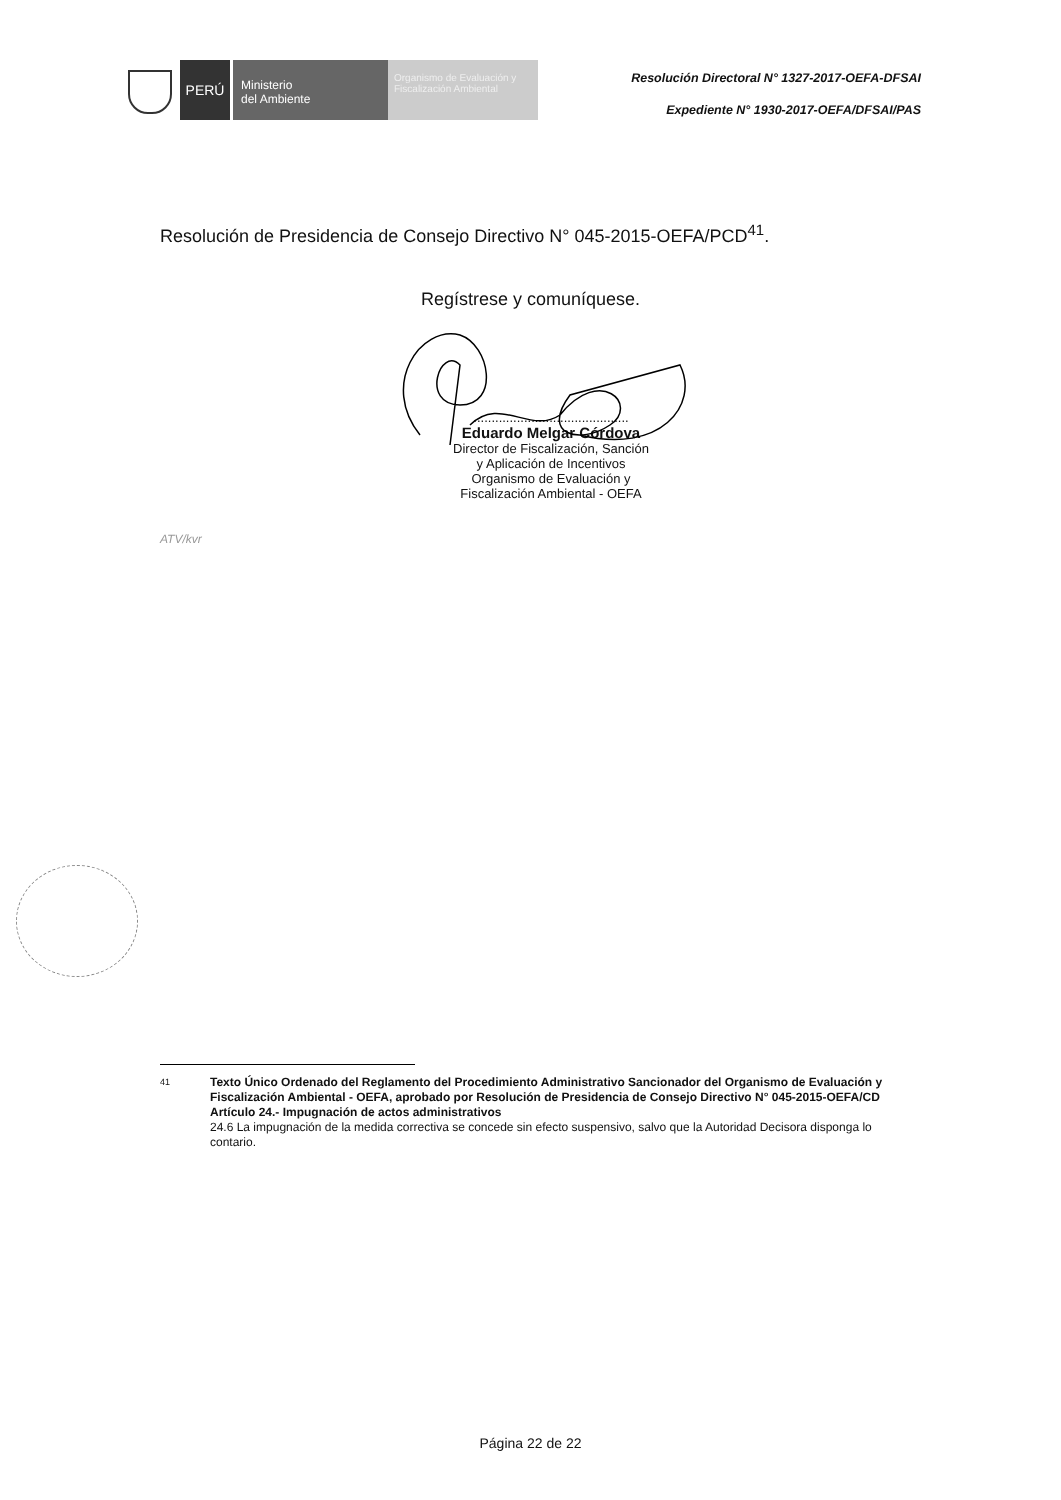PERÚ
Ministerio
del Ambiente
Organismo de Evaluación y Fiscalización Ambiental
Resolución Directoral N° 1327-2017-OEFA-DFSAI
Expediente N° 1930-2017-OEFA/DFSAI/PAS
Resolución de Presidencia de Consejo Directivo N° 045-2015-OEFA/PCD<sup>41</sup>.
Regístrese y comuníquese.
...........................................
Eduardo Melgar Córdova
Director de Fiscalización, Sanción
y Aplicación de Incentivos
Organismo de Evaluación y
Fiscalización Ambiental - OEFA
ATV/kvr
41
Texto Único Ordenado del Reglamento del Procedimiento Administrativo Sancionador del Organismo de Evaluación y Fiscalización Ambiental - OEFA, aprobado por Resolución de Presidencia de Consejo Directivo N° 045-2015-OEFA/CD
Artículo 24.- Impugnación de actos administrativos
24.6 La impugnación de la medida correctiva se concede sin efecto suspensivo, salvo que la Autoridad Decisora disponga lo contario.
Página 22 de 22